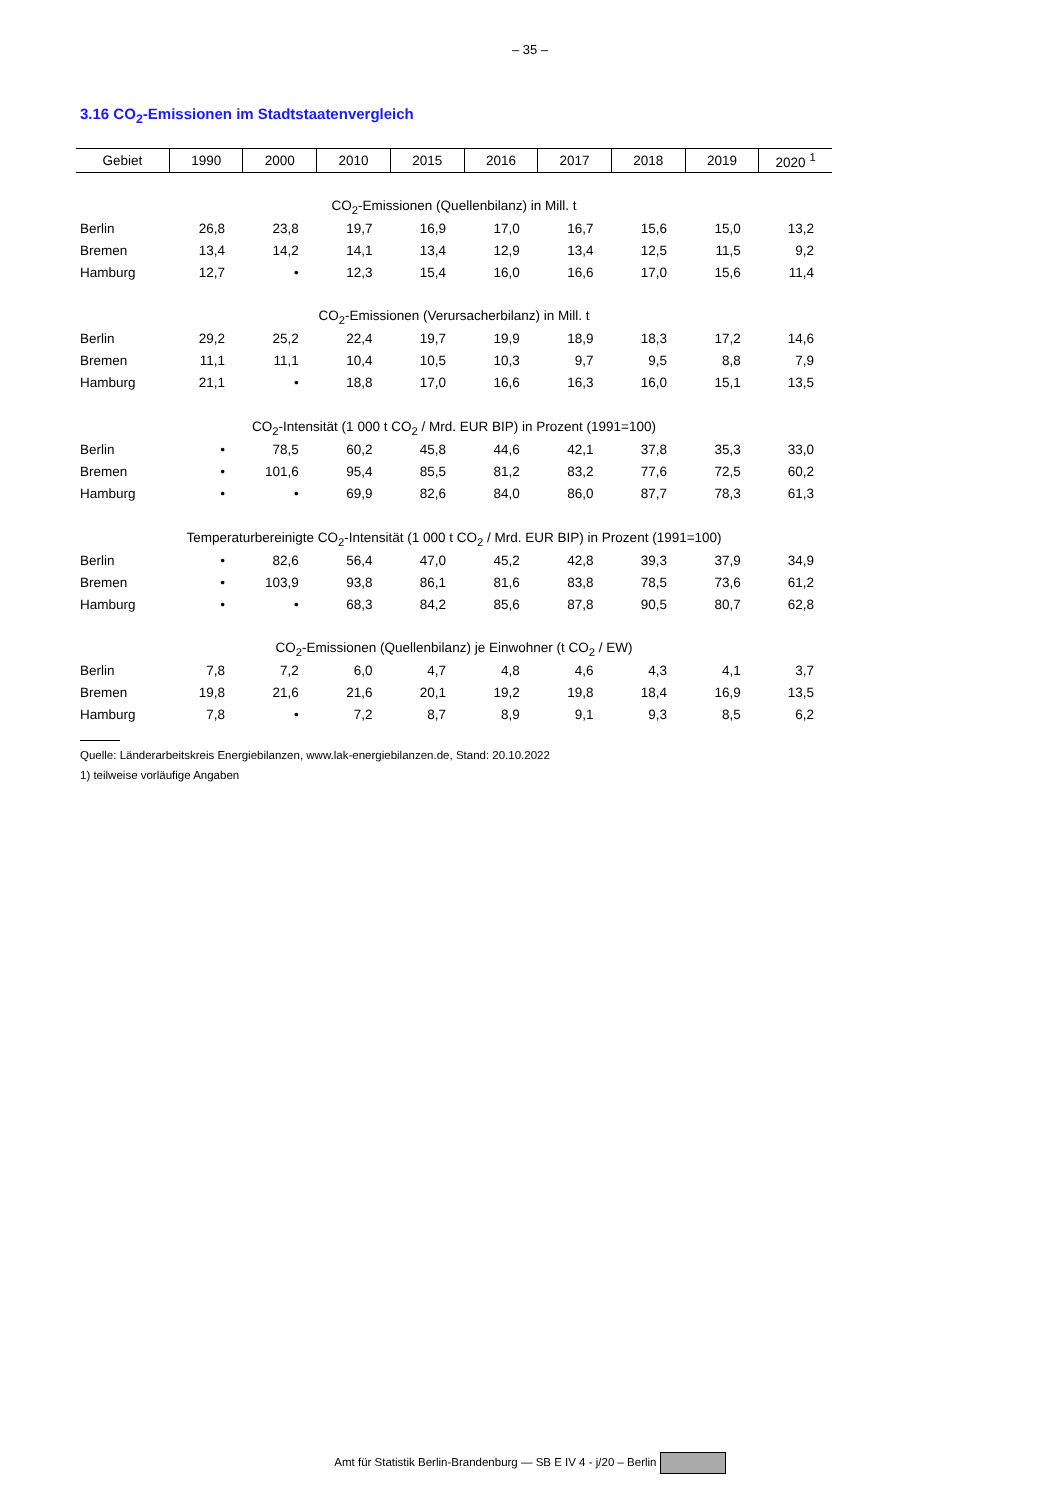– 35 –
3.16 CO<sub>2</sub>-Emissionen im Stadtstaatenvergleich
| Gebiet | 1990 | 2000 | 2010 | 2015 | 2016 | 2017 | 2018 | 2019 | 2020 <sup>1</sup> |
| --- | --- | --- | --- | --- | --- | --- | --- | --- | --- |
| CO<sub>2</sub>-Emissionen (Quellenbilanz) in Mill. t | | | | | | | | | |
| Berlin | 26,8 | 23,8 | 19,7 | 16,9 | 17,0 | 16,7 | 15,6 | 15,0 | 13,2 |
| Bremen | 13,4 | 14,2 | 14,1 | 13,4 | 12,9 | 13,4 | 12,5 | 11,5 | 9,2 |
| Hamburg | 12,7 | • | 12,3 | 15,4 | 16,0 | 16,6 | 17,0 | 15,6 | 11,4 |
| CO<sub>2</sub>-Emissionen (Verursacherbilanz) in Mill. t | | | | | | | | | |
| Berlin | 29,2 | 25,2 | 22,4 | 19,7 | 19,9 | 18,9 | 18,3 | 17,2 | 14,6 |
| Bremen | 11,1 | 11,1 | 10,4 | 10,5 | 10,3 | 9,7 | 9,5 | 8,8 | 7,9 |
| Hamburg | 21,1 | • | 18,8 | 17,0 | 16,6 | 16,3 | 16,0 | 15,1 | 13,5 |
| CO<sub>2</sub>-Intensität (1 000 t CO<sub>2</sub> / Mrd. EUR BIP) in Prozent (1991=100) | | | | | | | | | |
| Berlin | • | 78,5 | 60,2 | 45,8 | 44,6 | 42,1 | 37,8 | 35,3 | 33,0 |
| Bremen | • | 101,6 | 95,4 | 85,5 | 81,2 | 83,2 | 77,6 | 72,5 | 60,2 |
| Hamburg | • | • | 69,9 | 82,6 | 84,0 | 86,0 | 87,7 | 78,3 | 61,3 |
| Temperaturbereinigte CO<sub>2</sub>-Intensität (1 000 t CO<sub>2</sub> / Mrd. EUR BIP) in Prozent (1991=100) | | | | | | | | | |
| Berlin | • | 82,6 | 56,4 | 47,0 | 45,2 | 42,8 | 39,3 | 37,9 | 34,9 |
| Bremen | • | 103,9 | 93,8 | 86,1 | 81,6 | 83,8 | 78,5 | 73,6 | 61,2 |
| Hamburg | • | • | 68,3 | 84,2 | 85,6 | 87,8 | 90,5 | 80,7 | 62,8 |
| CO<sub>2</sub>-Emissionen (Quellenbilanz) je Einwohner (t CO<sub>2</sub> / EW) | | | | | | | | | |
| Berlin | 7,8 | 7,2 | 6,0 | 4,7 | 4,8 | 4,6 | 4,3 | 4,1 | 3,7 |
| Bremen | 19,8 | 21,6 | 21,6 | 20,1 | 19,2 | 19,8 | 18,4 | 16,9 | 13,5 |
| Hamburg | 7,8 | • | 7,2 | 8,7 | 8,9 | 9,1 | 9,3 | 8,5 | 6,2 |
Quelle: Länderarbeitskreis Energiebilanzen, www.lak-energiebilanzen.de, Stand: 20.10.2022
1) teilweise vorläufige Angaben
Amt für Statistik Berlin-Brandenburg — SB E IV 4 - j/20 – Berlin